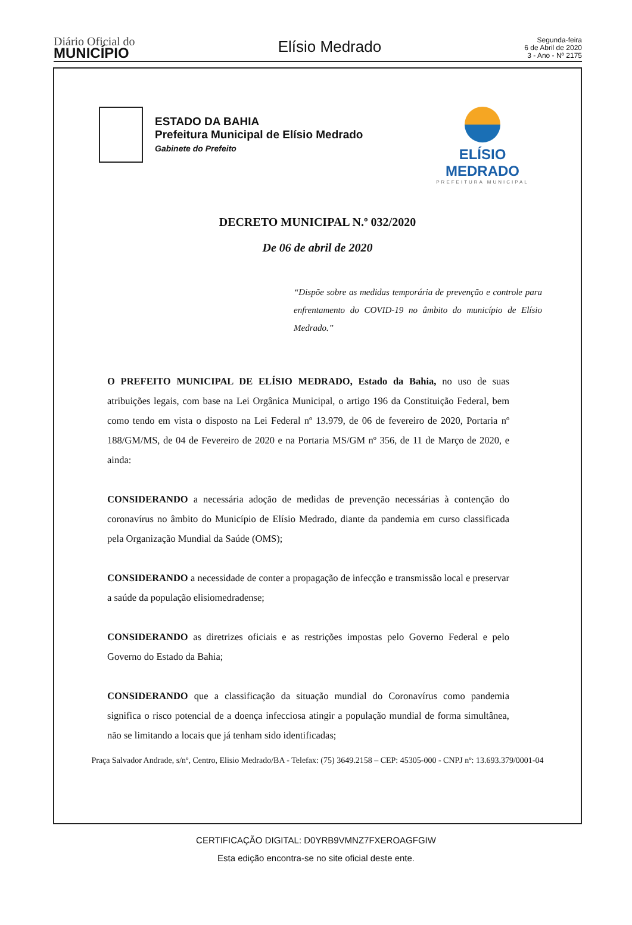Diário Oficial do
MUNICÍPIO
Elísio Medrado
Segunda-feira
6 de Abril de 2020
3 - Ano - Nº 2175
ESTADO DA BAHIA
Prefeitura Municipal de Elísio Medrado
Gabinete do Prefeito
ELÍSIO MEDRADO
PREFEITURA MUNICIPAL
DECRETO MUNICIPAL N.º 032/2020
De 06 de abril de 2020
“Dispõe sobre as medidas temporária de prevenção e controle para enfrentamento do COVID-19 no âmbito do município de Elísio Medrado.”
O PREFEITO MUNICIPAL DE ELÍSIO MEDRADO, Estado da Bahia, no uso de suas atribuições legais, com base na Lei Orgânica Municipal, o artigo 196 da Constituição Federal, bem como tendo em vista o disposto na Lei Federal nº 13.979, de 06 de fevereiro de 2020, Portaria nº 188/GM/MS, de 04 de Fevereiro de 2020 e na Portaria MS/GM nº 356, de 11 de Março de 2020, e ainda:
CONSIDERANDO a necessária adoção de medidas de prevenção necessárias à contenção do coronavírus no âmbito do Município de Elísio Medrado, diante da pandemia em curso classificada pela Organização Mundial da Saúde (OMS);
CONSIDERANDO a necessidade de conter a propagação de infecção e transmissão local e preservar a saúde da população elisiomedradense;
CONSIDERANDO as diretrizes oficiais e as restrições impostas pelo Governo Federal e pelo Governo do Estado da Bahia;
CONSIDERANDO que a classificação da situação mundial do Coronavírus como pandemia significa o risco potencial de a doença infecciosa atingir a população mundial de forma simultânea, não se limitando a locais que já tenham sido identificadas;
Praça Salvador Andrade, s/nº, Centro, Elisio Medrado/BA - Telefax: (75) 3649.2158 – CEP: 45305-000 - CNPJ nº: 13.693.379/0001-04
CERTIFICAÇÃO DIGITAL: D0YRB9VMNZ7FXEROAGFGIW
Esta edição encontra-se no site oficial deste ente.